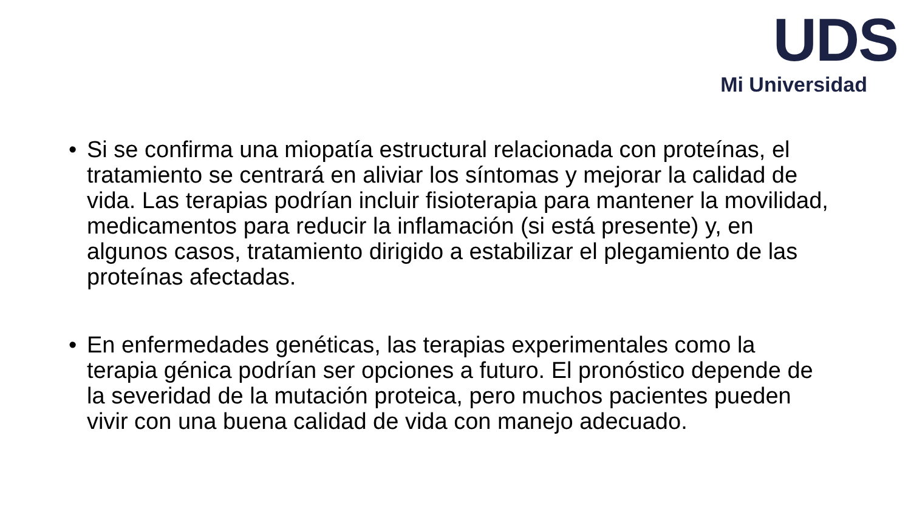UDS
Mi Universidad
• Si se confirma una miopatía estructural relacionada con proteínas, el tratamiento se centrará en aliviar los síntomas y mejorar la calidad de vida. Las terapias podrían incluir fisioterapia para mantener la movilidad, medicamentos para reducir la inflamación (si está presente) y, en algunos casos, tratamiento dirigido a estabilizar el plegamiento de las proteínas afectadas.
• En enfermedades genéticas, las terapias experimentales como la terapia génica podrían ser opciones a futuro. El pronóstico depende de la severidad de la mutación proteica, pero muchos pacientes pueden vivir con una buena calidad de vida con manejo adecuado.